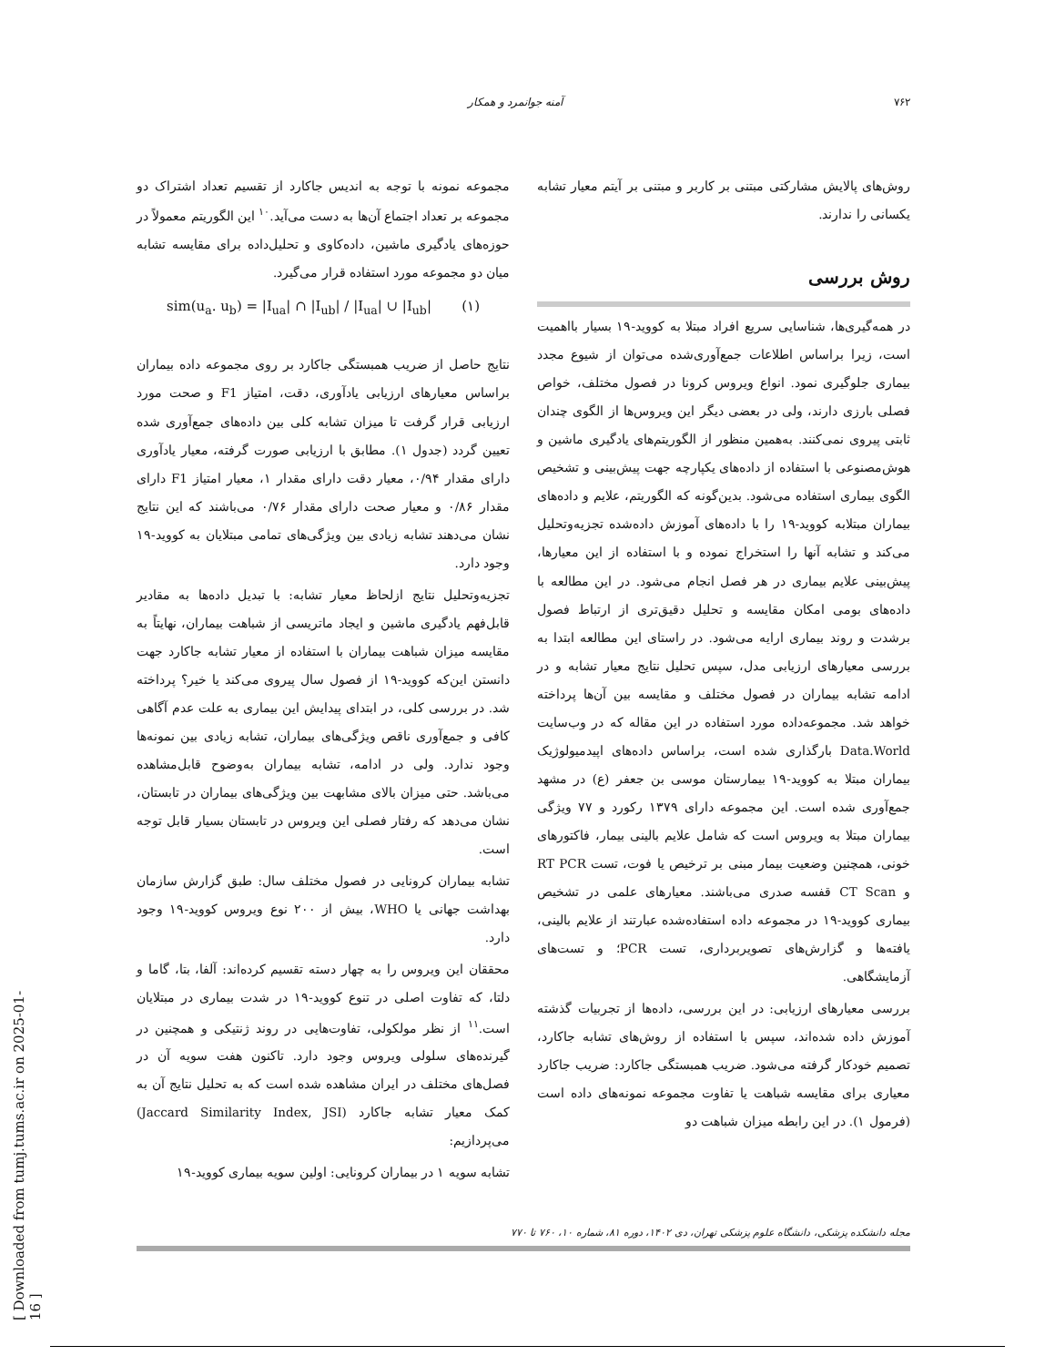۷۶۲ آمنه جوانمرد و همکار
روش‌های پالایش مشارکتی مبتنی بر کاربر و مبتنی بر آیتم معیار تشابه یکسانی را ندارند.
روش بررسی
در همه‌گیری‌ها، شناسایی سریع افراد مبتلا به کووید-۱۹ بسیار بااهمیت است، زیرا براساس اطلاعات جمع‌آوری‌شده می‌توان از شیوع مجدد بیماری جلوگیری نمود. انواع ویروس کرونا در فصول مختلف، خواص فصلی بارزی دارند، ولی در بعضی دیگر این ویروس‌ها از الگوی چندان ثابتی پیروی نمی‌کنند. به‌همین منظور از الگوریتم‌های یادگیری ماشین و هوش‌مصنوعی با استفاده از داده‌های یکپارچه جهت پیش‌بینی و تشخیص الگوی بیماری استفاده می‌شود. بدین‌گونه که الگوریتم، علایم و داده‌های بیماران مبتلابه کووید-۱۹ را با داده‌های آموزش داده‌شده تجزیه‌وتحلیل می‌کند و تشابه آنها را استخراج نموده و با استفاده از این معیارها، پیش‌بینی علایم بیماری در هر فصل انجام می‌شود. در این مطالعه با داده‌های بومی امکان مقایسه و تحلیل دقیق‌تری از ارتباط فصول برشدت و روند بیماری ارایه می‌شود. در راستای این مطالعه ابتدا به بررسی معیارهای ارزیابی مدل، سپس تحلیل نتایج معیار تشابه و در ادامه تشابه بیماران در فصول مختلف و مقایسه بین آن‌ها پرداخته خواهد شد. مجموعه‌داده مورد استفاده در این مقاله که در وب‌سایت Data.World بارگذاری شده است، براساس داده‌های اپیدمیولوژیک بیماران مبتلا به کووید-۱۹ بیمارستان موسی بن جعفر (ع) در مشهد جمع‌آوری شده است. این مجموعه دارای ۱۳۷۹ رکورد و ۷۷ ویژگی بیماران مبتلا به ویروس است که شامل علایم بالینی بیمار، فاکتورهای خونی، همچنین وضعیت بیمار مبنی بر ترخیص یا فوت، تست RT PCR و CT Scan قفسه صدری می‌باشند. معیارهای علمی در تشخیص بیماری کووید-۱۹ در مجموعه داده استفاده‌شده عبارتند از علایم بالینی، یافته‌ها و گزارش‌های تصویربرداری، تست PCR؛ و تست‌های آزمایشگاهی.
بررسی معیارهای ارزیابی: در این بررسی، داده‌ها از تجربیات گذشته آموزش داده شده‌اند، سپس با استفاده از روش‌های تشابه جاکارد، تصمیم خودکار گرفته می‌شود. ضریب همبستگی جاکارد: ضریب جاکارد معیاری برای مقایسه شباهت یا تفاوت مجموعه نمونه‌های داده است (فرمول ۱). در این رابطه میزان شباهت دو
مجموعه نمونه با توجه به اندیس جاکارد از تقسیم تعداد اشتراک دو مجموعه بر تعداد اجتماع آن‌ها به دست می‌آید.<sup>۱۰</sup> این الگوریتم معمولاً در حوزه‌های یادگیری ماشین، داده‌کاوی و تحلیل‌داده برای مقایسه تشابه میان دو مجموعه مورد استفاده قرار می‌گیرد.
sim(u<sub>a</sub>. u<sub>b</sub>) = |I<sub>ua</sub>| ∩ |I<sub>ub</sub>| / |I<sub>ua</sub>| ∪ |I<sub>ub</sub>| (۱)
نتایج حاصل از ضریب همبستگی جاکارد بر روی مجموعه داده بیماران براساس معیارهای ارزیابی یادآوری، دقت، امتیاز F1 و صحت مورد ارزیابی قرار گرفت تا میزان تشابه کلی بین داده‌های جمع‌آوری شده تعیین گردد (جدول ۱). مطابق با ارزیابی صورت گرفته، معیار یادآوری دارای مقدار ۰/۹۴، معیار دقت دارای مقدار ۱، معیار امتیاز F1 دارای مقدار ۰/۸۶ و معیار صحت دارای مقدار ۰/۷۶ می‌باشند که این نتایج نشان می‌دهند تشابه زیادی بین ویژگی‌های تمامی مبتلایان به کووید-۱۹ وجود دارد.
تجزیه‌وتحلیل نتایج ازلحاظ معیار تشابه: با تبدیل داده‌ها به مقادیر قابل‌فهم یادگیری ماشین و ایجاد ماتریسی از شباهت بیماران، نهایتاً به مقایسه میزان شباهت بیماران با استفاده از معیار تشابه جاکارد جهت دانستن این‌که کووید-۱۹ از فصول سال پیروی می‌کند یا خیر؟ پرداخته شد. در بررسی کلی، در ابتدای پیدایش این بیماری به علت عدم آگاهی کافی و جمع‌آوری ناقص ویژگی‌های بیماران، تشابه زیادی بین نمونه‌ها وجود ندارد. ولی در ادامه، تشابه بیماران به‌وضوح قابل‌مشاهده می‌باشد. حتی میزان بالای مشابهت بین ویژگی‌های بیماران در تابستان، نشان می‌دهد که رفتار فصلی این ویروس در تابستان بسیار قابل توجه است.
تشابه بیماران کرونایی در فصول مختلف سال: طبق گزارش سازمان بهداشت جهانی یا WHO، بیش از ۲۰۰ نوع ویروس کووید-۱۹ وجود دارد.
محققان این ویروس را به چهار دسته تقسیم کرده‌اند: آلفا، بتا، گاما و دلتا، که تفاوت اصلی در تنوع کووید-۱۹ در شدت بیماری در مبتلایان است.<sup>۱۱</sup> از نظر مولکولی، تفاوت‌هایی در روند ژنتیکی و همچنین در گیرنده‌های سلولی ویروس وجود دارد. تاکنون هفت سویه آن در فصل‌های مختلف در ایران مشاهده شده است که به تحلیل نتایج آن به کمک معیار تشابه جاکارد (Jaccard Similarity Index, JSI) می‌پردازیم:
تشابه سویه ۱ در بیماران کرونایی: اولین سویه بیماری کووید-۱۹
مجله دانشکده پزشکی، دانشگاه علوم پزشکی تهران، دی ۱۴۰۲، دوره ۸۱، شماره ۱۰، ۷۶۰ تا ۷۷۰
[ Downloaded from tumj.tums.ac.ir on 2025-01-16 ]